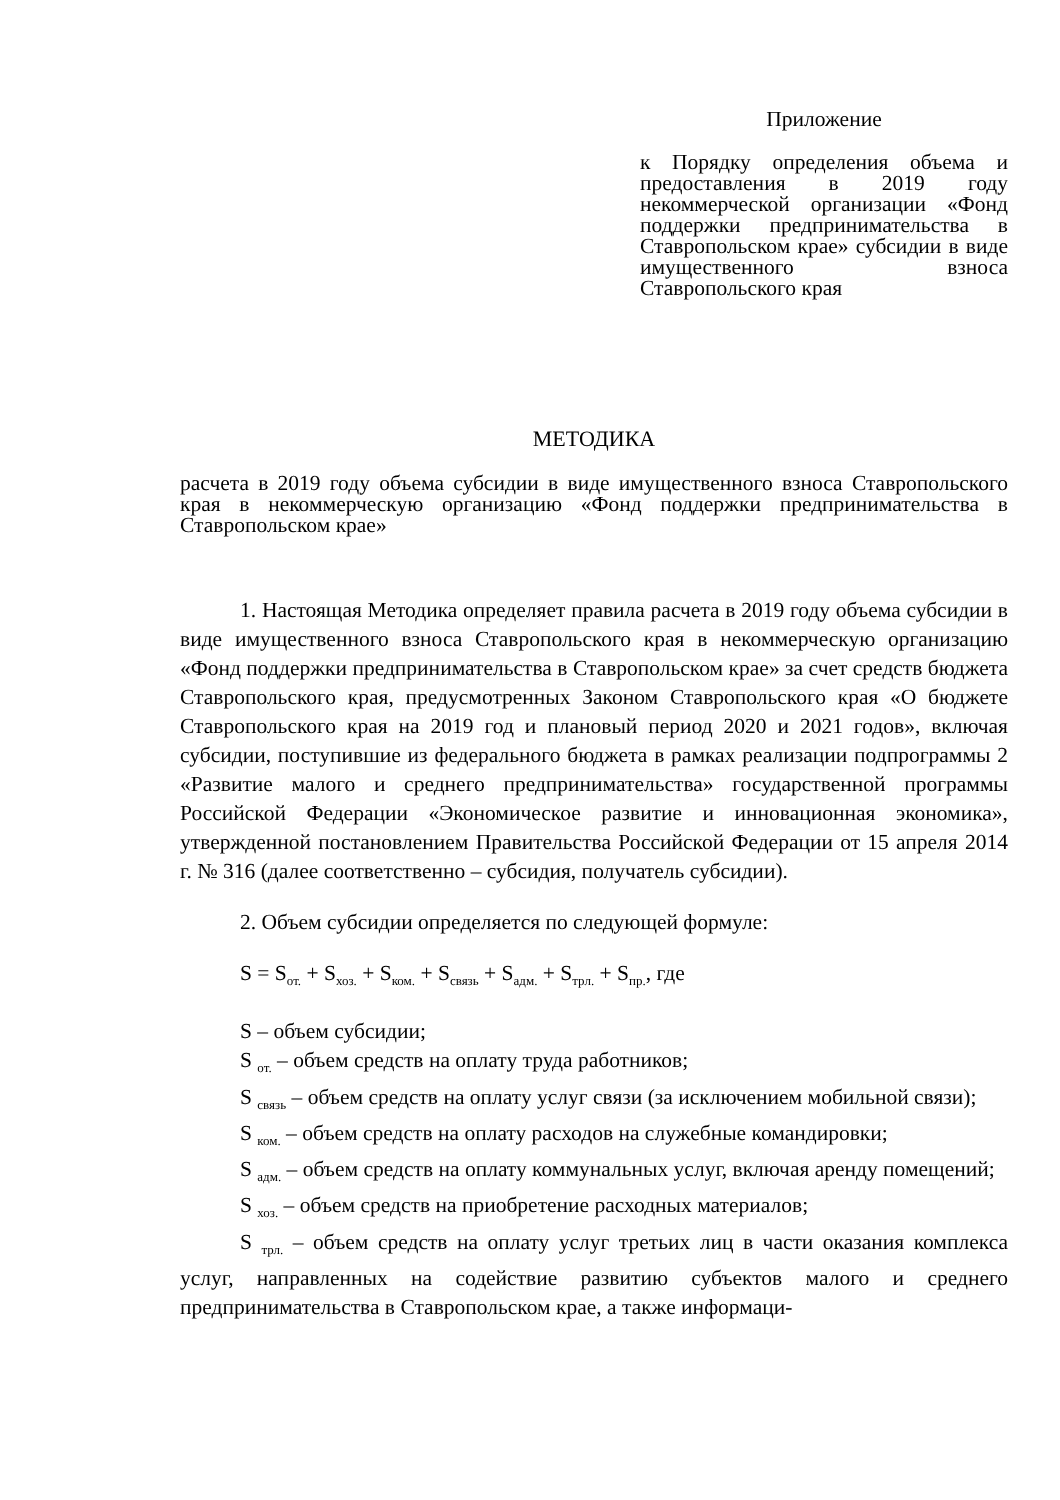Приложение
к Порядку определения объема и предоставления в 2019 году некоммерческой организации «Фонд поддержки предпринимательства в Ставропольском крае» субсидии в виде имущественного взноса Ставропольского края
МЕТОДИКА
расчета в 2019 году объема субсидии в виде имущественного взноса Ставропольского края в некоммерческую организацию «Фонд поддержки предпринимательства в Ставропольском крае»
1. Настоящая Методика определяет правила расчета в 2019 году объема субсидии в виде имущественного взноса Ставропольского края в некоммерческую организацию «Фонд поддержки предпринимательства в Ставропольском крае» за счет средств бюджета Ставропольского края, предусмотренных Законом Ставропольского края «О бюджете Ставропольского края на 2019 год и плановый период 2020 и 2021 годов», включая субсидии, поступившие из федерального бюджета в рамках реализации подпрограммы 2 «Развитие малого и среднего предпринимательства» государственной программы Российской Федерации «Экономическое развитие и инновационная экономика», утвержденной постановлением Правительства Российской Федерации от 15 апреля 2014 г. № 316 (далее соответственно – субсидия, получатель субсидии).
2. Объем субсидии определяется по следующей формуле:
S = S<sub>от.</sub> + S<sub>хоз.</sub> + S<sub>ком.</sub> + S<sub>связь</sub> + S<sub>адм.</sub> + S<sub>трл.</sub> + S<sub>пр.</sub>, где
S – объем субсидии;
S <sub>от.</sub> – объем средств на оплату труда работников;
S <sub>связь</sub> – объем средств на оплату услуг связи (за исключением мобильной связи);
S <sub>ком.</sub> – объем средств на оплату расходов на служебные командировки;
S <sub>адм.</sub> – объем средств на оплату коммунальных услуг, включая аренду помещений;
S <sub>хоз.</sub> – объем средств на приобретение расходных материалов;
S <sub>трл.</sub> – объем средств на оплату услуг третьих лиц в части оказания комплекса услуг, направленных на содействие развитию субъектов малого и среднего предпринимательства в Ставропольском крае, а также информаци-